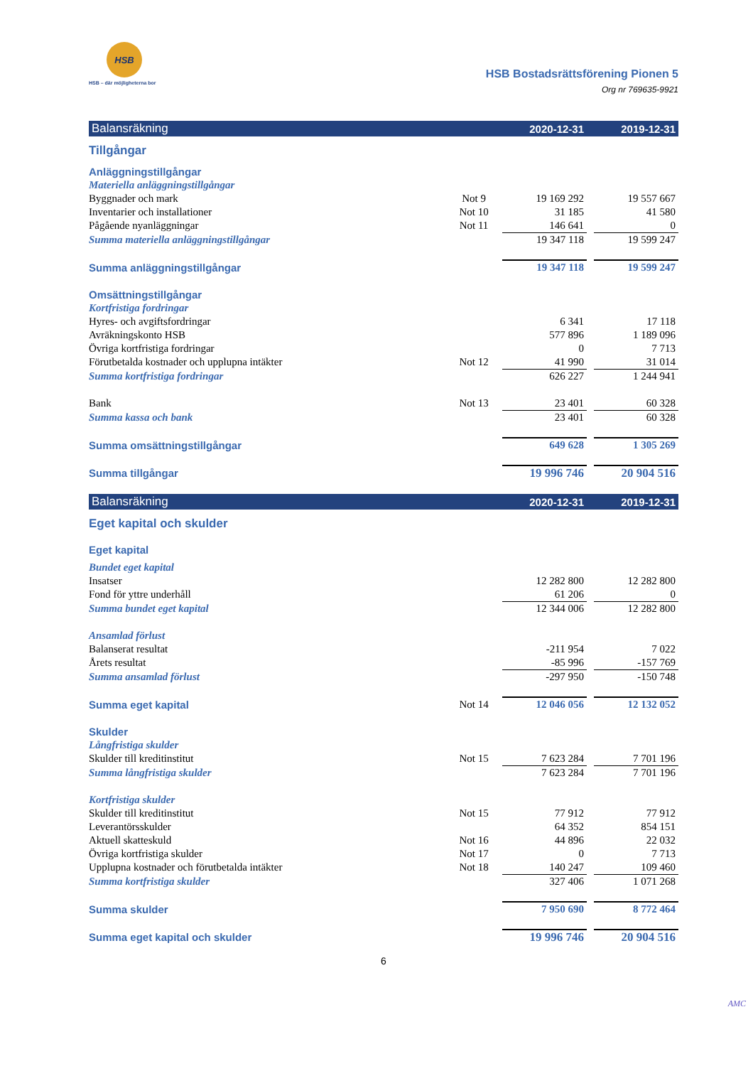HSB
HSB – där möjligheterna bor
HSB Bostadsrättsförening Pionen 5
Org nr 769635-9921
| Balansräkning | | 2020-12-31 | | 2019-12-31 |
| Tillgångar | | | | |
| Anläggningstillgångar | | | | |
| Materiella anläggningstillgångar | | | | |
| Byggnader och mark | Not 9 | 19 169 292 | | 19 557 667 |
| Inventarier och installationer | Not 10 | 31 185 | | 41 580 |
| Pågående nyanläggningar | Not 11 | 146 641 | | 0 |
| Summa materiella anläggningstillgångar | | 19 347 118 | | 19 599 247 |
| Summa anläggningstillgångar | | 19 347 118 | | 19 599 247 |
| Omsättningstillgångar | | | | |
| Kortfristiga fordringar | | | | |
| Hyres- och avgiftsfordringar | | 6 341 | | 17 118 |
| Avräkningskonto HSB | | 577 896 | | 1 189 096 |
| Övriga kortfristiga fordringar | | 0 | | 7 713 |
| Förutbetalda kostnader och upplupna intäkter | Not 12 | 41 990 | | 31 014 |
| Summa kortfristiga fordringar | | 626 227 | | 1 244 941 |
| Bank | Not 13 | 23 401 | | 60 328 |
| Summa kassa och bank | | 23 401 | | 60 328 |
| Summa omsättningstillgångar | | 649 628 | | 1 305 269 |
| Summa tillgångar | | 19 996 746 | | 20 904 516 |
| Balansräkning | | 2020-12-31 | | 2019-12-31 |
| Eget kapital och skulder | | | | |
| Eget kapital | | | | |
| Bundet eget kapital | | | | |
| Insatser | | 12 282 800 | | 12 282 800 |
| Fond för yttre underhåll | | 61 206 | | 0 |
| Summa bundet eget kapital | | 12 344 006 | | 12 282 800 |
| Ansamlad förlust | | | | |
| Balanserat resultat | | -211 954 | | 7 022 |
| Årets resultat | | -85 996 | | -157 769 |
| Summa ansamlad förlust | | -297 950 | | -150 748 |
| Summa eget kapital | Not 14 | 12 046 056 | | 12 132 052 |
| Skulder | | | | |
| Långfristiga skulder | | | | |
| Skulder till kreditinstitut | Not 15 | 7 623 284 | | 7 701 196 |
| Summa långfristiga skulder | | 7 623 284 | | 7 701 196 |
| Kortfristiga skulder | | | | |
| Skulder till kreditinstitut | Not 15 | 77 912 | | 77 912 |
| Leverantörsskulder | | 64 352 | | 854 151 |
| Aktuell skatteskuld | Not 16 | 44 896 | | 22 032 |
| Övriga kortfristiga skulder | Not 17 | 0 | | 7 713 |
| Upplupna kostnader och förutbetalda intäkter | Not 18 | 140 247 | | 109 460 |
| Summa kortfristiga skulder | | 327 406 | | 1 071 268 |
| Summa skulder | | 7 950 690 | | 8 772 464 |
| Summa eget kapital och skulder | | 19 996 746 | | 20 904 516 |
6
AMC